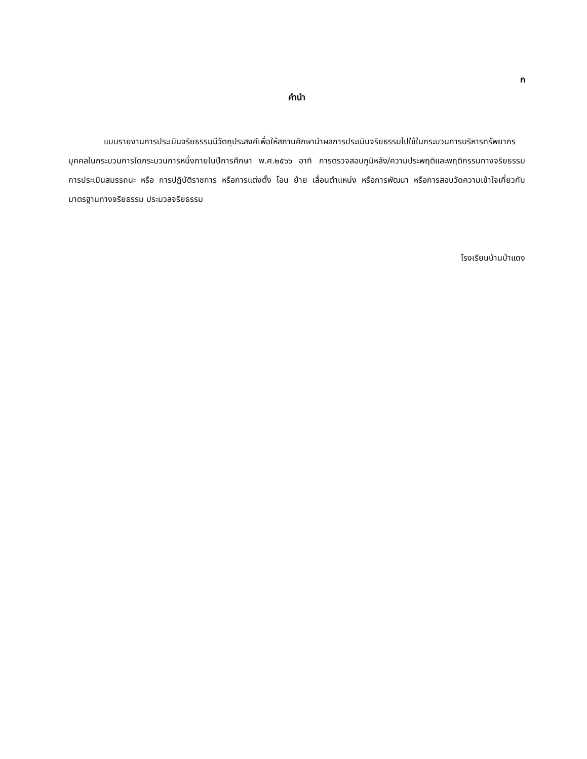ก
คำนำ
แบบรายงานการประเมินจริยธรรมมีวัตถุประสงค์เพื่อให้สถานศึกษานำผลการประเมินจริยธรรมไปใช้ในกระบวนการบริหารทรัพยากรบุคคลในกระบวนการใดกระบวนการหนึ่งภายในปีการศึกษา พ.ศ.๒๕๖๖ อาทิ การตรวจสอบภูมิหลัง/ความประพฤติและพฤติกรรมทางจริยธรรม การประเมินสมรรถนะ หรือ การปฏิบัติราชการ หรือการแต่งตั้ง โอน ย้าย เลื่อนตำแหน่ง หรือการพัฒนา หรือการสอบวัดความเข้าใจเกี่ยวกับมาตรฐานทางจริยธรรม ประมวลจริยธรรม
โรงเรียนบ้านป่าแดง